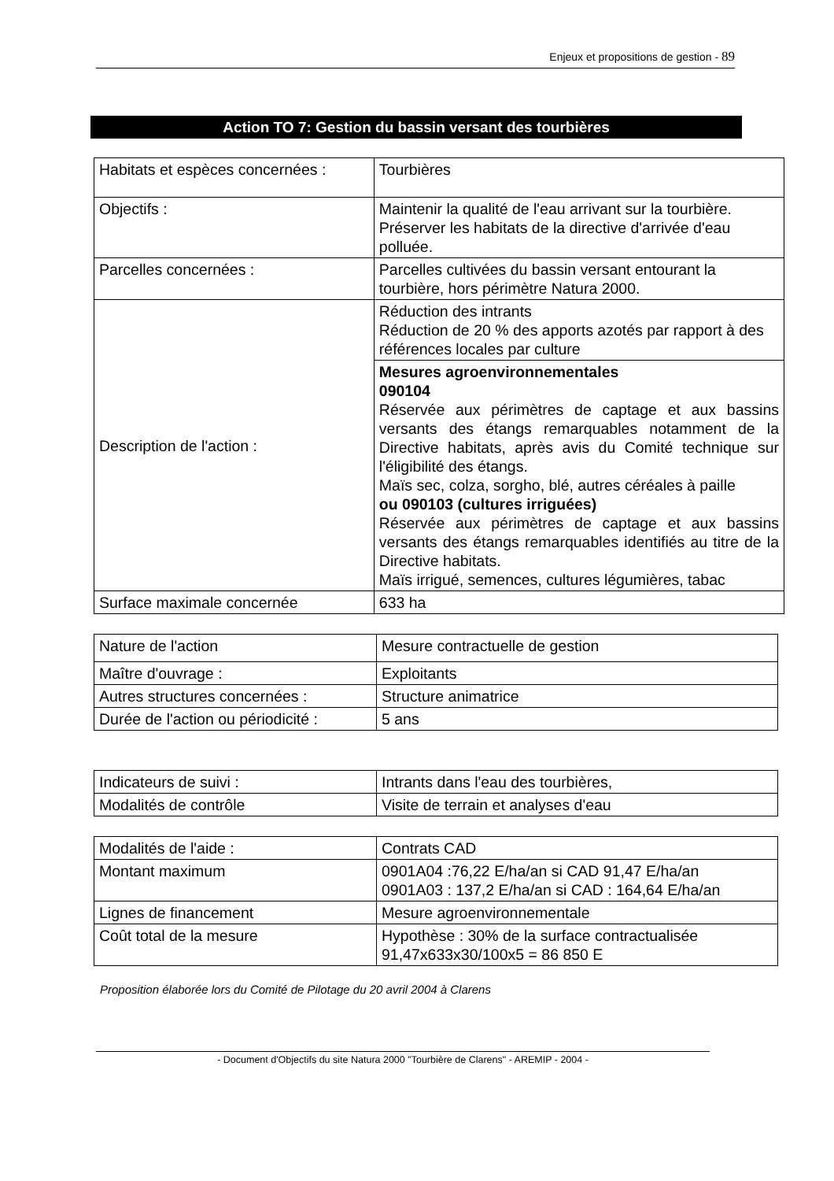Enjeux et propositions de gestion - 89
Action TO 7: Gestion du bassin versant des tourbières
| Habitats et espèces concernées : | Tourbières |
| Objectifs : | Maintenir la qualité de l'eau arrivant sur la tourbière. Préserver les habitats de la directive d'arrivée d'eau polluée. |
| Parcelles concernées : | Parcelles cultivées du bassin versant entourant la tourbière, hors périmètre Natura 2000. |
| Description de l'action : | Réduction des intrants Réduction de 20 % des apports azotés par rapport à des références locales par culture |
| | Mesures agroenvironnementales 090104 Réservée aux périmètres de captage et aux bassins versants des étangs remarquables notamment de la Directive habitats, après avis du Comité technique sur l'éligibilité des étangs. Maïs sec, colza, sorgho, blé, autres céréales à paille ou 090103 (cultures irriguées) Réservée aux périmètres de captage et aux bassins versants des étangs remarquables identifiés au titre de la Directive habitats. Maïs irrigué, semences, cultures légumières, tabac |
| Surface maximale concernée | 633 ha |
| Nature de l'action | Mesure contractuelle de gestion |
| Maître d'ouvrage : | Exploitants |
| Autres structures concernées : | Structure animatrice |
| Durée de l'action ou périodicité : | 5 ans |
| Indicateurs de suivi : | Intrants dans l'eau des tourbières, |
| Modalités de contrôle | Visite de terrain et analyses d'eau |
| Modalités de l'aide : | Contrats CAD |
| Montant maximum | 0901A04 :76,22 E/ha/an si CAD 91,47 E/ha/an 0901A03 : 137,2 E/ha/an si CAD : 164,64 E/ha/an |
| Lignes de financement | Mesure agroenvironnementale |
| Coût total de la mesure | Hypothèse : 30% de la surface contractualisée 91,47x633x30/100x5 = 86 850 E |
Proposition élaborée lors du Comité de Pilotage du 20 avril 2004 à Clarens
- Document d'Objectifs du site Natura 2000 "Tourbière de Clarens" - AREMIP - 2004 -